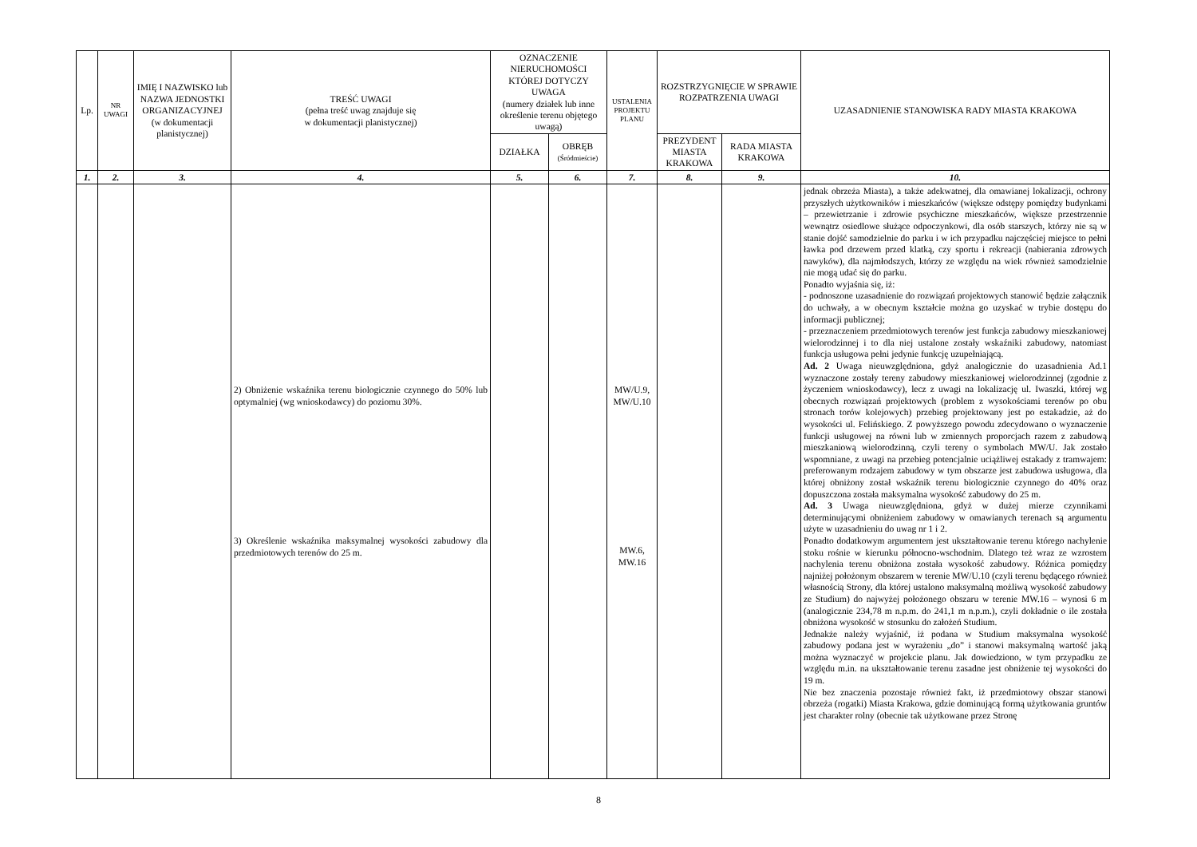| Lp. | NR UWAGI | IMIĘ I NAZWISKO lub NAZWA JEDNOSTKI ORGANIZACYJNEJ (w dokumentacji planistycznej) | TREŚĆ UWAGI (pełna treść uwag znajduje się w dokumentacji planistycznej) | OZNACZENIE NIERUCHOMOŚCI KTÓREJ DOTYCZY UWAGA (numery działek lub inne określenie terenu objętego uwagą) | | USTALENIA PROJEKTU PLANU | ROZSTRZYGNIĘCIE W SPRAWIE ROZPATRZENIA UWAGI | | UZASADNIENIE STANOWISKA RADY MIASTA KRAKOWA |
| --- | --- | --- | --- | --- | --- | --- | --- | --- | --- |
| | | | | DZIAŁKA | OBRĘB (Śródmieście) | | PREZYDENT MIASTA KRAKOWA | RADA MIASTA KRAKOWA | |
| 1. | 2. | 3. | 4. | 5. | 6. | 7. | 8. | 9. | 10. |
| | | | 2) Obniżenie wskaźnika terenu biologicznie czynnego do 50% lub optymalniej (wg wnioskodawcy) do poziomu 30%. 3) Określenie wskaźnika maksymalnej wysokości zabudowy dla przedmiotowych terenów do 25 m. | | | MW/U.9, MW/U.10 MW.6, MW.16 | | | jednak obrzeża Miasta), a także adekwatnej, dla omawianej lokalizacji, ochrony przyszłych użytkowników i mieszkańców (większe odstępy pomiędzy budynkami – przewietrzanie i zdrowie psychiczne mieszkańców, większe przestrzennie wewnątrz osiedlowe służące odpoczynkowi, dla osób starszych, którzy nie są w stanie dojść samodzielnie do parku i w ich przypadku najczęściej miejsce to pełni ławka pod drzewem przed klatką, czy sportu i rekreacji (nabierania zdrowych nawyków), dla najmłodszych, którzy ze względu na wiek również samodzielnie nie mogą udać się do parku. Ponadto wyjaśnia się, iż: - podnoszone uzasadnienie do rozwiązań projektowych stanowić będzie załącznik do uchwały, a w obecnym kształcie można go uzyskać w trybie dostępu do informacji publicznej; - przeznaczeniem przedmiotowych terenów jest funkcja zabudowy mieszkaniowej wielorodzinnej i to dla niej ustalone zostały wskaźniki zabudowy, natomiast funkcja usługowa pełni jedynie funkcję uzupełniającą. Ad. 2 Uwaga nieuwzględniona, gdyż analogicznie do uzasadnienia Ad.1 wyznaczone zostały tereny zabudowy mieszkaniowej wielorodzinnej (zgodnie z życzeniem wnioskodawcy), lecz z uwagi na lokalizację ul. Iwaszki, której wg obecnych rozwiązań projektowych (problem z wysokościami terenów po obu stronach torów kolejowych) przebieg projektowany jest po estakadzie, aż do wysokości ul. Felińskiego. Z powyższego powodu zdecydowano o wyznaczenie funkcji usługowej na równi lub w zmiennych proporcjach razem z zabudową mieszkaniową wielorodzinną, czyli tereny o symbolach MW/U. Jak zostało wspomniane, z uwagi na przebieg potencjalnie uciążliwej estakady z tramwajem: preferowanym rodzajem zabudowy w tym obszarze jest zabudowa usługowa, dla której obniżony został wskaźnik terenu biologicznie czynnego do 40% oraz dopuszczona została maksymalna wysokość zabudowy do 25 m. Ad. 3 Uwaga nieuwzględniona, gdyż w dużej mierze czynnikami determinującymi obniżeniem zabudowy w omawianych terenach są argumentu użyte w uzasadnieniu do uwag nr 1 i 2. Ponadto dodatkowym argumentem jest ukształtowanie terenu którego nachylenie stoku rośnie w kierunku północno-wschodnim. Dlatego też wraz ze wzrostem nachylenia terenu obniżona została wysokość zabudowy. Różnica pomiędzy najniżej położonym obszarem w terenie MW/U.10 (czyli terenu będącego również własnością Strony, dla której ustalono maksymalną możliwą wysokość zabudowy ze Studium) do najwyżej położonego obszaru w terenie MW.16 – wynosi 6 m (analogicznie 234,78 m n.p.m. do 241,1 m n.p.m.), czyli dokładnie o ile została obniżona wysokość w stosunku do założeń Studium. Jednakże należy wyjaśnić, iż podana w Studium maksymalna wysokość zabudowy podana jest w wyrażeniu „do” i stanowi maksymalną wartość jaką można wyznaczyć w projekcie planu. Jak dowiedziono, w tym przypadku ze względu m.in. na ukształtowanie terenu zasadne jest obniżenie tej wysokości do 19 m. Nie bez znaczenia pozostaje również fakt, iż przedmiotowy obszar stanowi obrzeża (rogatki) Miasta Krakowa, gdzie dominującą formą użytkowania gruntów jest charakter rolny (obecnie tak użytkowane przez Stronę |
8